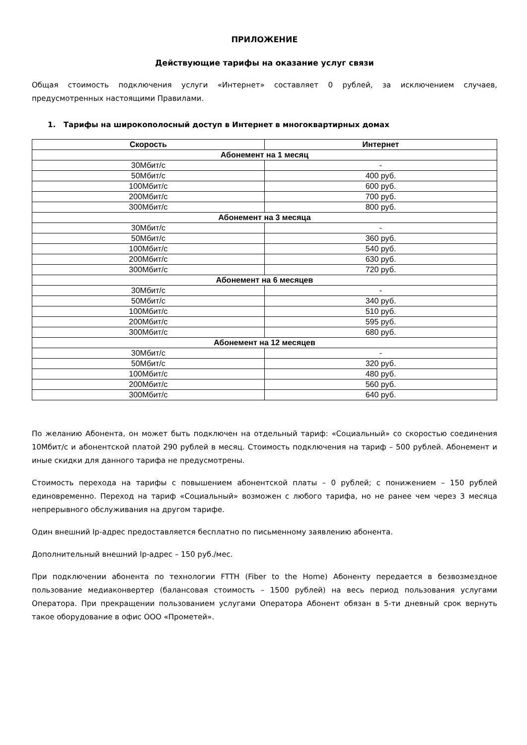ПРИЛОЖЕНИЕ
Действующие тарифы на оказание услуг связи
Общая стоимость подключения услуги «Интернет» составляет 0 рублей, за исключением случаев, предусмотренных настоящими Правилами.
1. Тарифы на широкополосный доступ в Интернет в многоквартирных домах
| Скорость | Интернет |
| --- | --- |
| Абонемент на 1 месяц | |
| 30Мбит/с | - |
| 50Мбит/с | 400 руб. |
| 100Мбит/с | 600 руб. |
| 200Мбит/с | 700 руб. |
| 300Мбит/с | 800 руб. |
| Абонемент на 3 месяца | |
| 30Мбит/с | - |
| 50Мбит/с | 360 руб. |
| 100Мбит/с | 540 руб. |
| 200Мбит/с | 630 руб. |
| 300Мбит/с | 720 руб. |
| Абонемент на 6 месяцев | |
| 30Мбит/с | - |
| 50Мбит/с | 340 руб. |
| 100Мбит/с | 510 руб. |
| 200Мбит/с | 595 руб. |
| 300Мбит/с | 680 руб. |
| Абонемент на 12 месяцев | |
| 30Мбит/с | - |
| 50Мбит/с | 320 руб. |
| 100Мбит/с | 480 руб. |
| 200Мбит/с | 560 руб. |
| 300Мбит/с | 640 руб. |
По желанию Абонента, он может быть подключен на отдельный тариф: «Социальный» со скоростью соединения 10Мбит/с и абонентской платой 290 рублей в месяц. Стоимость подключения на тариф – 500 рублей. Абонемент и иные скидки для данного тарифа не предусмотрены.
Стоимость перехода на тарифы с повышением абонентской платы – 0 рублей; с понижением – 150 рублей единовременно. Переход на тариф «Социальный» возможен с любого тарифа, но не ранее чем через 3 месяца непрерывного обслуживания на другом тарифе.
Один внешний Ip-адрес предоставляется бесплатно по письменному заявлению абонента.
Дополнительный внешний Ip-адрес – 150 руб./мес.
При подключении абонента по технологии FTTH (Fiber to the Home) Абоненту передается в безвозмездное пользование медиаконвертер (балансовая стоимость – 1500 рублей) на весь период пользования услугами Оператора. При прекращении пользованием услугами Оператора Абонент обязан в 5-ти дневный срок вернуть такое оборудование в офис ООО «Прометей».